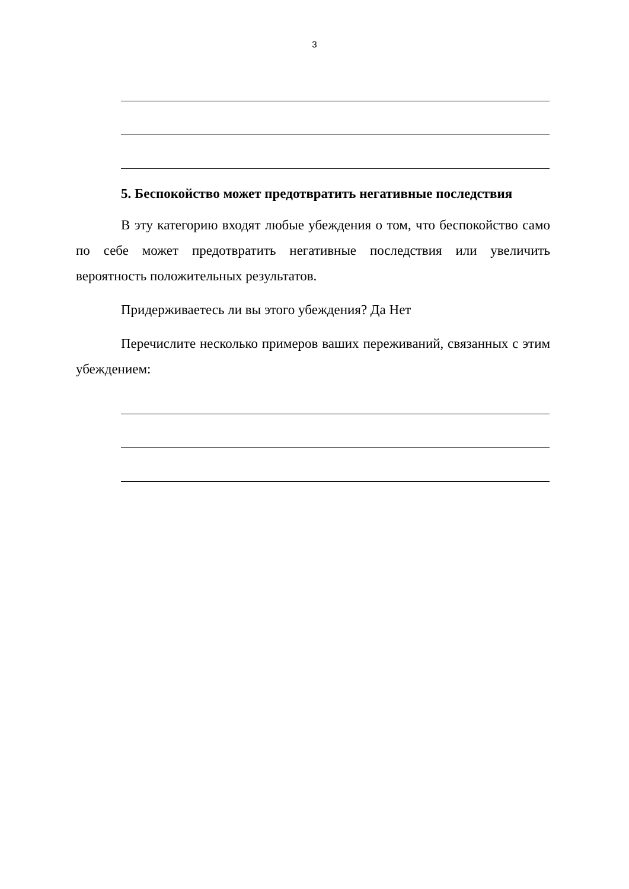3
5. Беспокойство может предотвратить негативные последствия
В эту категорию входят любые убеждения о том, что беспокойство само по себе может предотвратить негативные последствия или увеличить вероятность положительных результатов.
Придерживаетесь ли вы этого убеждения? Да Нет
Перечислите несколько примеров ваших переживаний, связанных с этим убеждением: